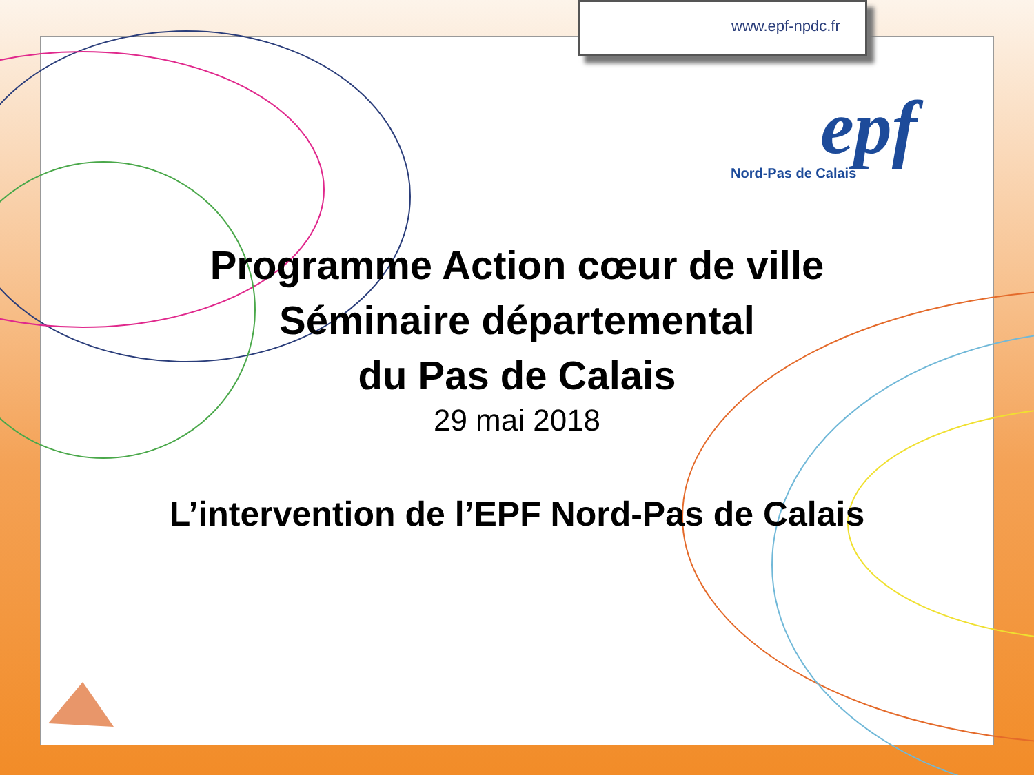www.epf-npdc.fr
epf
Nord-Pas de Calais
Programme Action cœur de ville
Séminaire départemental
du Pas de Calais
29 mai 2018
L’intervention de l’EPF Nord-Pas de Calais